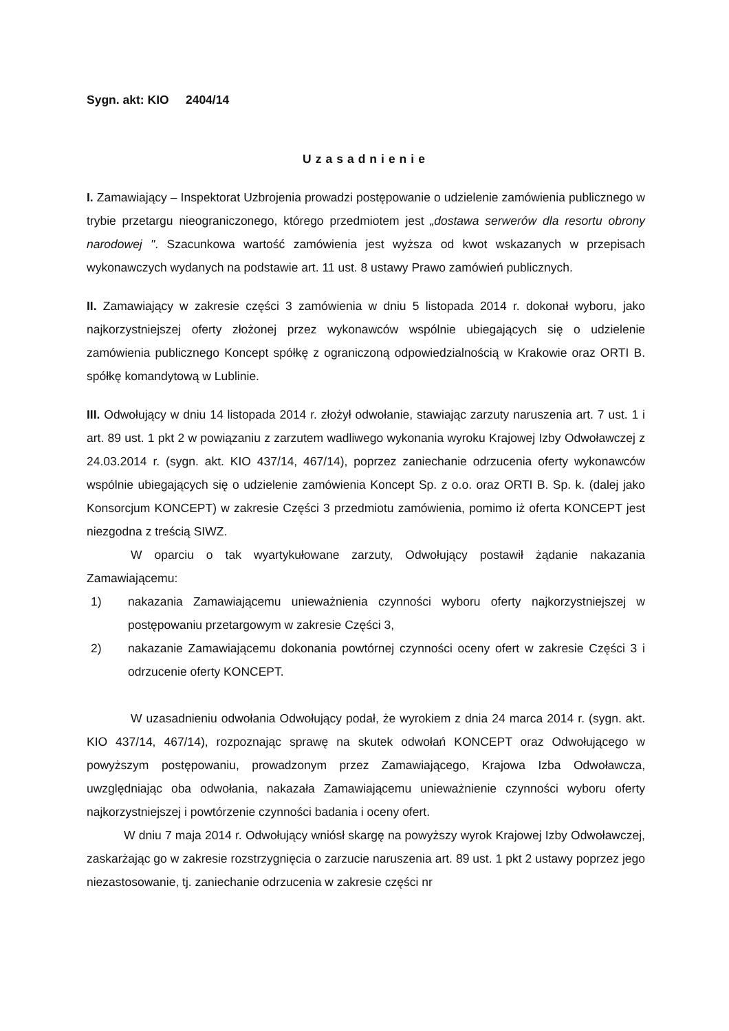Sygn. akt: KIO 2404/14
Uzasadnienie
I. Zamawiający – Inspektorat Uzbrojenia prowadzi postępowanie o udzielenie zamówienia publicznego w trybie przetargu nieograniczonego, którego przedmiotem jest „dostawa serwerów dla resortu obrony narodowej ". Szacunkowa wartość zamówienia jest wyższa od kwot wskazanych w przepisach wykonawczych wydanych na podstawie art. 11 ust. 8 ustawy Prawo zamówień publicznych.
II. Zamawiający w zakresie części 3 zamówienia w dniu 5 listopada 2014 r. dokonał wyboru, jako najkorzystniejszej oferty złożonej przez wykonawców wspólnie ubiegających się o udzielenie zamówienia publicznego Koncept spółkę z ograniczoną odpowiedzialnością w Krakowie oraz ORTI B. spółkę komandytową w Lublinie.
III. Odwołujący w dniu 14 listopada 2014 r. złożył odwołanie, stawiając zarzuty naruszenia art. 7 ust. 1 i art. 89 ust. 1 pkt 2 w powiązaniu z zarzutem wadliwego wykonania wyroku Krajowej Izby Odwoławczej z 24.03.2014 r. (sygn. akt. KIO 437/14, 467/14), poprzez zaniechanie odrzucenia oferty wykonawców wspólnie ubiegających się o udzielenie zamówienia Koncept Sp. z o.o. oraz ORTI B. Sp. k. (dalej jako Konsorcjum KONCEPT) w zakresie Części 3 przedmiotu zamówienia, pomimo iż oferta KONCEPT jest niezgodna z treścią SIWZ.
W oparciu o tak wyartykułowane zarzuty, Odwołujący postawił żądanie nakazania Zamawiającemu:
1) nakazania Zamawiającemu unieważnienia czynności wyboru oferty najkorzystniejszej w postępowaniu przetargowym w zakresie Części 3,
2) nakazanie Zamawiającemu dokonania powtórnej czynności oceny ofert w zakresie Części 3 i odrzucenie oferty KONCEPT.
W uzasadnieniu odwołania Odwołujący podał, że wyrokiem z dnia 24 marca 2014 r. (sygn. akt. KIO 437/14, 467/14), rozpoznając sprawę na skutek odwołań KONCEPT oraz Odwołującego w powyższym postępowaniu, prowadzonym przez Zamawiającego, Krajowa Izba Odwoławcza, uwzględniając oba odwołania, nakazała Zamawiającemu unieważnienie czynności wyboru oferty najkorzystniejszej i powtórzenie czynności badania i oceny ofert.
W dniu 7 maja 2014 r. Odwołujący wniósł skargę na powyższy wyrok Krajowej Izby Odwoławczej, zaskarżając go w zakresie rozstrzygnięcia o zarzucie naruszenia art. 89 ust. 1 pkt 2 ustawy poprzez jego niezastosowanie, tj. zaniechanie odrzucenia w zakresie części nr